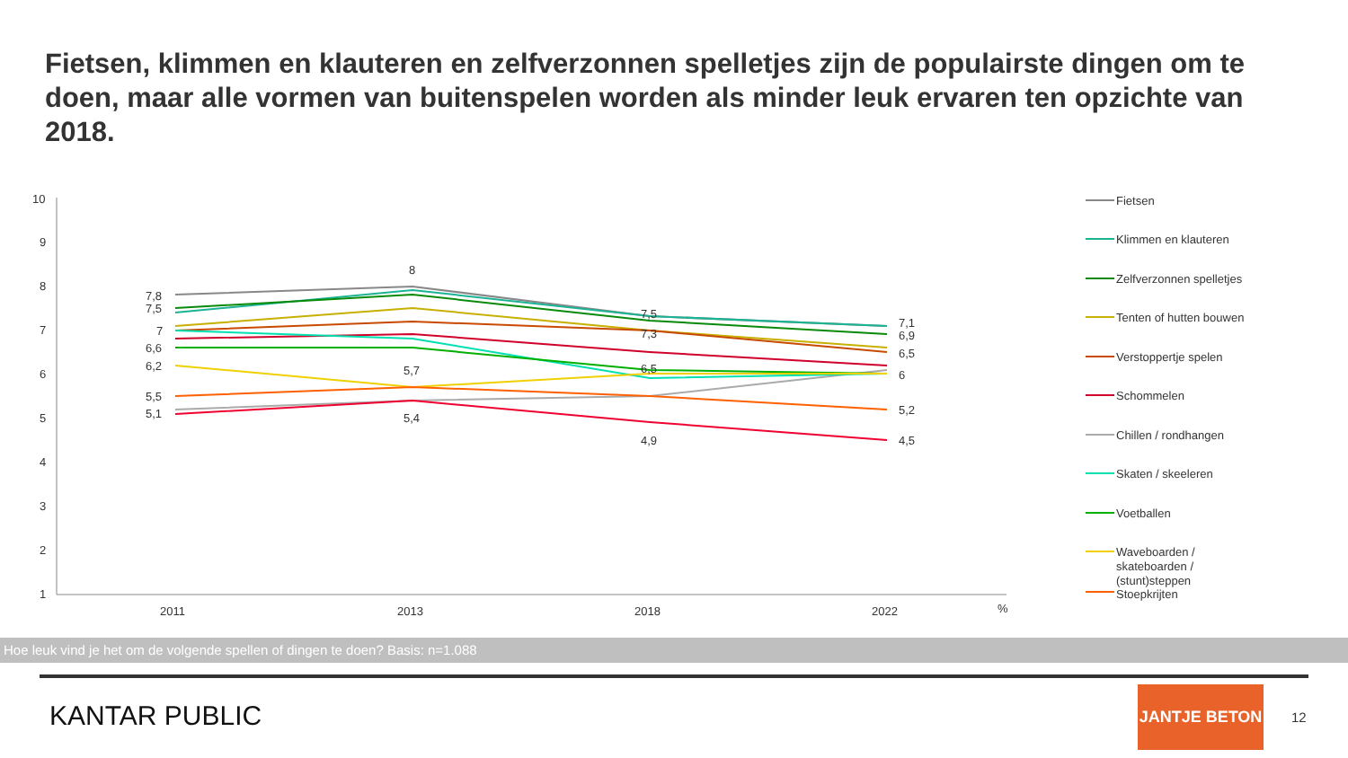Fietsen, klimmen en klauteren en zelfverzonnen spelletjes zijn de populairste dingen om te doen, maar alle vormen van buitenspelen worden als minder leuk ervaren ten opzichte van 2018.
10
9
8
7
6
5
4
3
2
1
2011
2013
2018
2022
%
7,8
7,5
7
6,6
6,2
5,5
5,1
8
5,7
5,4
7,5
7,3
6,5
4,9
7,1
6,9
6,5
6
5,2
4,5
Fietsen
Klimmen en klauteren
Zelfverzonnen spelletjes
Tenten of hutten bouwen
Verstoppertje spelen
Schommelen
Chillen / rondhangen
Skaten / skeeleren
Voetballen
Waveboarden /
skateboarden /
(stunt)steppen
Stoepkrijten
Hoe leuk vind je het om de volgende spellen of dingen te doen? Basis: n=1.088
KANTAR PUBLIC
JANTJE BETON
12